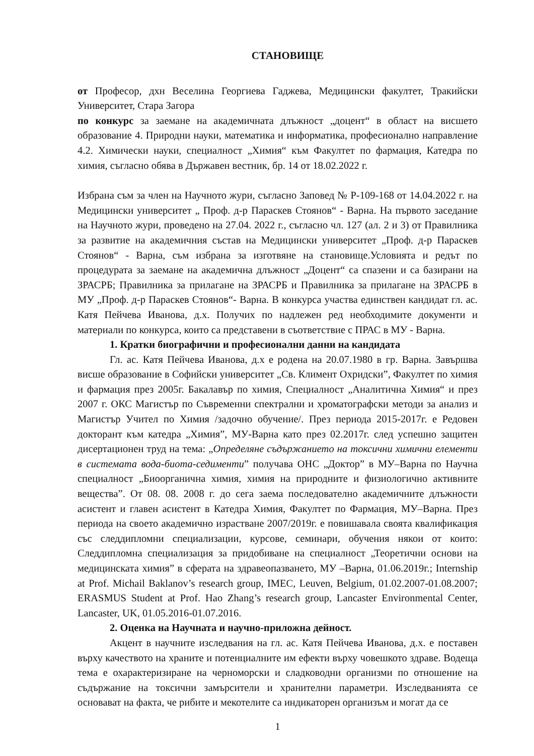СТАНОВИЩЕ
от Професор, дхн Веселина Георгиева Гаджева, Медицински факултет, Тракийски Университет, Стара Загора
по конкурс за заемане на академичната длъжност „доцент“ в област на висшето образование 4. Природни науки, математика и информатика, професионално направление 4.2. Химически науки, специалност „Химия“ към Факултет по фармация, Катедра по химия, съгласно обява в Държавен вестник, бр. 14 от 18.02.2022 г.
Избрана съм за член на Научното жури, съгласно Заповед № Р-109-168 от 14.04.2022 г. на Медицински университет „ Проф. д-р Параскев Стоянов“ - Варна. На първото заседание на Научното жури, проведено на 27.04. 2022 г., съгласно чл. 127 (ал. 2 и 3) от Правилника за развитие на академичния състав на Медицински университет „Проф. д-р Параскев Стоянов“ - Варна, съм избрана за изготвяне на становище.Условията и редът по процедурата за заемане на академична длъжност „Доцент“ са спазени и са базирани на ЗРАСРБ; Правилника за прилагане на ЗРАСРБ и Правилника за прилагане на ЗРАСРБ в МУ „Проф. д-р Параскев Стоянов“- Варна. В конкурса участва единствен кандидат гл. ас. Катя Пейчева Иванова, д.х. Получих по надлежен ред необходимите документи и материали по конкурса, които са представени в съответствие с ПРАС в МУ - Варна.
1. Кратки биографични и професионални данни на кандидата
Гл. ас. Катя Пейчева Иванова, д.х е родена на 20.07.1980 в гр. Варна. Завършва висше образование в Софийски университет „Св. Климент Охридски”, Факултет по химия и фармация през 2005г. Бакалавър по химия, Специалност „Аналитична Химия“ и през 2007 г. ОКС Магистър по Съвременни спектрални и хроматографски методи за анализ и Магистър Учител по Химия /задочно обучение/. През периода 2015-2017г. е Редовен докторант към катедра „Химия”, МУ-Варна като през 02.2017г. след успешно защитен дисертационен труд на тема: „Определяне съдържанието на токсични химични елементи в системата вода-биота-седименти” получава ОНС „Доктор” в МУ–Варна по Научна специалност „Биоорганична химия, химия на природните и физиологично активните вещества”. От 08. 08. 2008 г. до сега заема последователно академичните длъжности асистент и главен асистент в Катедра Химия, Факултет по Фармация, МУ–Варна. През периода на своето академично израстване 2007/2019г. е повишавала своята квалификация със следдипломни специализации, курсове, семинари, обучения някои от които: Следдипломна специализация за придобиване на специалност „Теоретични основи на медицинската химия” в сферата на здравеопазването, МУ –Варна, 01.06.2019г.; Internship at Prof. Michail Baklanov’s research group, IMEC, Leuven, Belgium, 01.02.2007-01.08.2007; ERASMUS Student at Prof. Hao Zhang’s research group, Lancaster Environmental Center, Lancaster, UK, 01.05.2016-01.07.2016.
2. Оценка на Научната и научно-приложна дейност.
Акцент в научните изследвания на гл. ас. Катя Пейчева Иванова, д.х. е поставен върху качеството на храните и потенциалните им ефекти върху човешкото здраве. Водеща тема е охарактеризиране на черноморски и сладководни организми по отношение на съдържание на токсични замърсители и хранителни параметри. Изследванията се основават на факта, че рибите и мекотелите са индикаторен организъм и могат да се
1